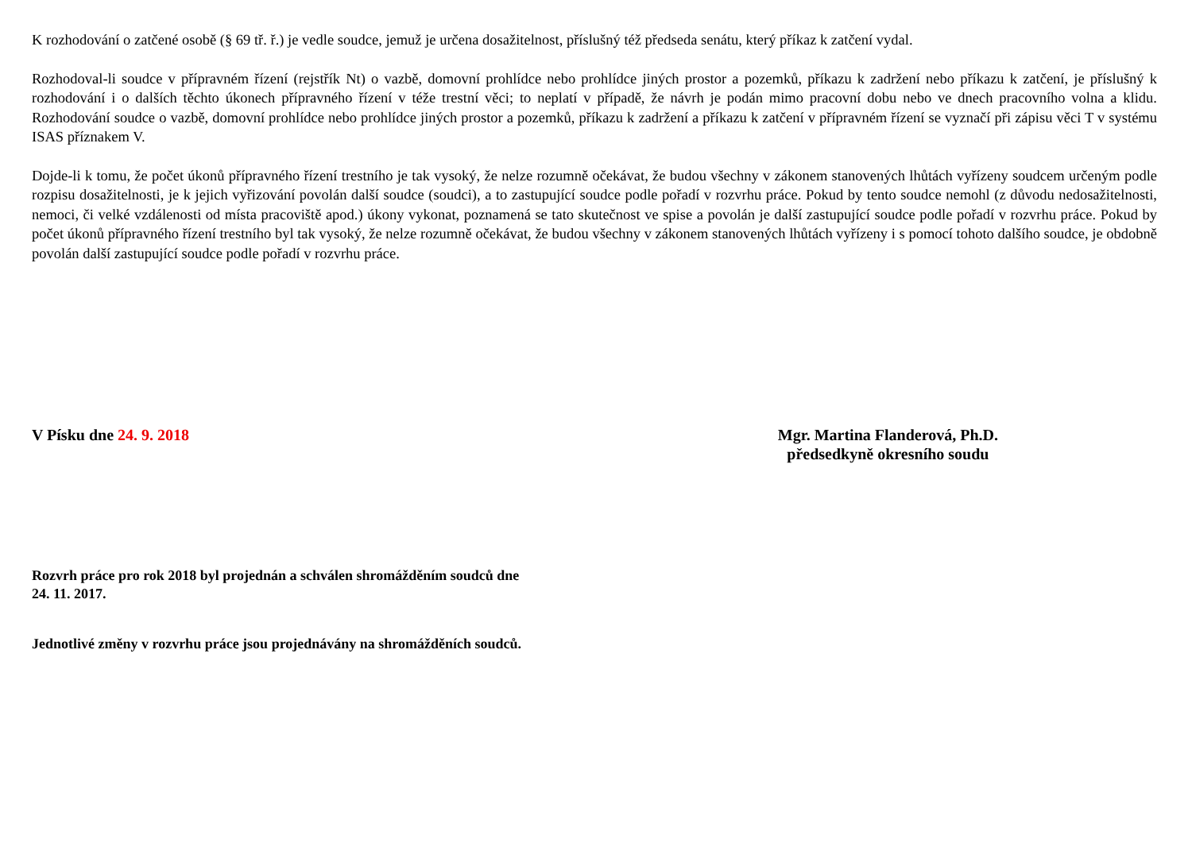K rozhodování o zatčené osobě (§ 69 tř. ř.) je vedle soudce, jemuž je určena dosažitelnost, příslušný též předseda senátu, který příkaz k zatčení vydal.
Rozhodoval-li soudce v přípravném řízení (rejstřík Nt) o vazbě, domovní prohlídce nebo prohlídce jiných prostor a pozemků, příkazu k zadržení nebo příkazu k zatčení, je příslušný k rozhodování i o dalších těchto úkonech přípravného řízení v téže trestní věci; to neplatí v případě, že návrh je podán mimo pracovní dobu nebo ve dnech pracovního volna a klidu. Rozhodování soudce o vazbě, domovní prohlídce nebo prohlídce jiných prostor a pozemků, příkazu k zadržení a příkazu k zatčení v přípravném řízení se vyznačí při zápisu věci T v systému ISAS příznakem V.
Dojde-li k tomu, že počet úkonů přípravného řízení trestního je tak vysoký, že nelze rozumně očekávat, že budou všechny v zákonem stanovených lhůtách vyřízeny soudcem určeným podle rozpisu dosažitelnosti, je k jejich vyřizování povolán další soudce (soudci), a to zastupující soudce podle pořadí v rozvrhu práce. Pokud by tento soudce nemohl (z důvodu nedosažitelnosti, nemoci, či velké vzdálenosti od místa pracoviště apod.) úkony vykonat, poznamená se tato skutečnost ve spise a povolán je další zastupující soudce podle pořadí v rozvrhu práce. Pokud by počet úkonů přípravného řízení trestního byl tak vysoký, že nelze rozumně očekávat, že budou všechny v zákonem stanovených lhůtách vyřízeny i s pomocí tohoto dalšího soudce, je obdobně povolán další zastupující soudce podle pořadí v rozvrhu práce.
V Písku dne 24. 9. 2018 Mgr. Martina Flanderová, Ph.D.
předsedkyně okresního soudu
Rozvrh práce pro rok 2018 byl projednán a schválen shromážděním soudců dne
24. 11. 2017.
Jednotlivé změny v rozvrhu práce jsou projednávány na shromážděních soudců.